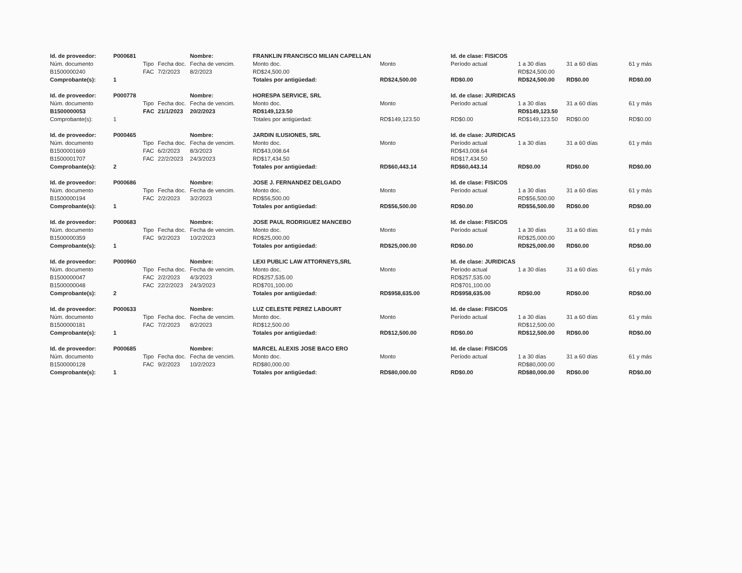| Id. de proveedor: | P000681 | | | Nombre: | FRANKLIN FRANCISCO MILIAN CAPELLAN | | Id. de clase: FISICOS | | | |
| Núm. documento | | Tipo | Fecha doc. | Fecha de vencim. | Monto doc. | Monto | Período actual | 1 a 30 días | 31 a 60 días | 61 y más |
| B1500000240 | | FAC | 7/2/2023 | 8/2/2023 | RD$24,500.00 | | | RD$24,500.00 | | |
| Comprobante(s): | 1 | | | | Totales por antigüedad: | RD$24,500.00 | RD$0.00 | RD$24,500.00 | RD$0.00 | RD$0.00 |
| Id. de proveedor: | P000778 | | | Nombre: | HORESPA SERVICE, SRL | | Id. de clase: JURIDICAS | | | |
| Núm. documento | | Tipo | Fecha doc. | Fecha de vencim. | Monto doc. | Monto | Período actual | 1 a 30 días | 31 a 60 días | 61 y más |
| B1500000053 | | FAC | 21/1/2023 | 20/2/2023 | RD$149,123.50 | | | RD$149,123.50 | | |
| Comprobante(s): | 1 | | | | Totales por antigüedad: | RD$149,123.50 | RD$0.00 | RD$149,123.50 | RD$0.00 | RD$0.00 |
| Id. de proveedor: | P000465 | | | Nombre: | JARDIN ILUSIONES, SRL | | Id. de clase: JURIDICAS | | | |
| Núm. documento | | Tipo | Fecha doc. | Fecha de vencim. | Monto doc. | Monto | Período actual | 1 a 30 días | 31 a 60 días | 61 y más |
| B1500001669 | | FAC | 6/2/2023 | 8/3/2023 | RD$43,008.64 | | RD$43,008.64 | | | |
| B1500001707 | | FAC | 22/2/2023 | 24/3/2023 | RD$17,434.50 | | RD$17,434.50 | | | |
| Comprobante(s): | 2 | | | | Totales por antigüedad: | RD$60,443.14 | RD$60,443.14 | RD$0.00 | RD$0.00 | RD$0.00 |
| Id. de proveedor: | P000686 | | | Nombre: | JOSE J. FERNANDEZ DELGADO | | Id. de clase: FISICOS | | | |
| Núm. documento | | Tipo | Fecha doc. | Fecha de vencim. | Monto doc. | Monto | Período actual | 1 a 30 días | 31 a 60 días | 61 y más |
| B1500000194 | | FAC | 2/2/2023 | 3/2/2023 | RD$56,500.00 | | | RD$56,500.00 | | |
| Comprobante(s): | 1 | | | | Totales por antigüedad: | RD$56,500.00 | RD$0.00 | RD$56,500.00 | RD$0.00 | RD$0.00 |
| Id. de proveedor: | P000683 | | | Nombre: | JOSE PAUL RODRIGUEZ MANCEBO | | Id. de clase: FISICOS | | | |
| Núm. documento | | Tipo | Fecha doc. | Fecha de vencim. | Monto doc. | Monto | Período actual | 1 a 30 días | 31 a 60 días | 61 y más |
| B1500000359 | | FAC | 9/2/2023 | 10/2/2023 | RD$25,000.00 | | | RD$25,000.00 | | |
| Comprobante(s): | 1 | | | | Totales por antigüedad: | RD$25,000.00 | RD$0.00 | RD$25,000.00 | RD$0.00 | RD$0.00 |
| Id. de proveedor: | P000960 | | | Nombre: | LEXI PUBLIC LAW ATTORNEYS,SRL | | Id. de clase: JURIDICAS | | | |
| Núm. documento | | Tipo | Fecha doc. | Fecha de vencim. | Monto doc. | Monto | Período actual | 1 a 30 días | 31 a 60 días | 61 y más |
| B1500000047 | | FAC | 2/2/2023 | 4/3/2023 | RD$257,535.00 | | RD$257,535.00 | | | |
| B1500000048 | | FAC | 22/2/2023 | 24/3/2023 | RD$701,100.00 | | RD$701,100.00 | | | |
| Comprobante(s): | 2 | | | | Totales por antigüedad: | RD$958,635.00 | RD$958,635.00 | RD$0.00 | RD$0.00 | RD$0.00 |
| Id. de proveedor: | P000633 | | | Nombre: | LUZ CELESTE PEREZ LABOURT | | Id. de clase: FISICOS | | | |
| Núm. documento | | Tipo | Fecha doc. | Fecha de vencim. | Monto doc. | Monto | Período actual | 1 a 30 días | 31 a 60 días | 61 y más |
| B1500000181 | | FAC | 7/2/2023 | 8/2/2023 | RD$12,500.00 | | | RD$12,500.00 | | |
| Comprobante(s): | 1 | | | | Totales por antigüedad: | RD$12,500.00 | RD$0.00 | RD$12,500.00 | RD$0.00 | RD$0.00 |
| Id. de proveedor: | P000685 | | | Nombre: | MARCEL ALEXIS JOSE BACO ERO | | Id. de clase: FISICOS | | | |
| Núm. documento | | Tipo | Fecha doc. | Fecha de vencim. | Monto doc. | Monto | Período actual | 1 a 30 días | 31 a 60 días | 61 y más |
| B1500000128 | | FAC | 9/2/2023 | 10/2/2023 | RD$80,000.00 | | | RD$80,000.00 | | |
| Comprobante(s): | 1 | | | | Totales por antigüedad: | RD$80,000.00 | RD$0.00 | RD$80,000.00 | RD$0.00 | RD$0.00 |